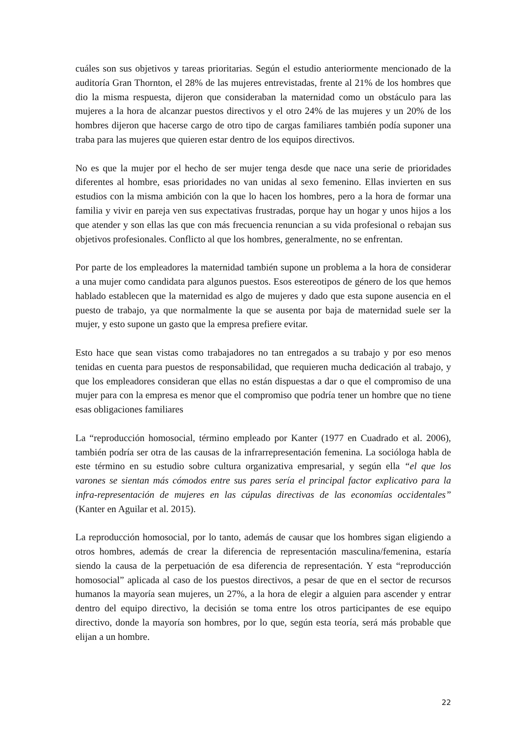cuáles son sus objetivos y tareas prioritarias. Según el estudio anteriormente mencionado de la auditoría Gran Thornton, el 28% de las mujeres entrevistadas, frente al 21% de los hombres que dio la misma respuesta, dijeron que consideraban la maternidad como un obstáculo para las mujeres a la hora de alcanzar puestos directivos y el otro 24% de las mujeres y un 20% de los hombres dijeron que hacerse cargo de otro tipo de cargas familiares también podía suponer una traba para las mujeres que quieren estar dentro de los equipos directivos.
No es que la mujer por el hecho de ser mujer tenga desde que nace una serie de prioridades diferentes al hombre, esas prioridades no van unidas al sexo femenino. Ellas invierten en sus estudios con la misma ambición con la que lo hacen los hombres, pero a la hora de formar una familia y vivir en pareja ven sus expectativas frustradas, porque hay un hogar y unos hijos a los que atender y son ellas las que con más frecuencia renuncian a su vida profesional o rebajan sus objetivos profesionales. Conflicto al que los hombres, generalmente, no se enfrentan.
Por parte de los empleadores la maternidad también supone un problema a la hora de considerar a una mujer como candidata para algunos puestos. Esos estereotipos de género de los que hemos hablado establecen que la maternidad es algo de mujeres y dado que esta supone ausencia en el puesto de trabajo, ya que normalmente la que se ausenta por baja de maternidad suele ser la mujer, y esto supone un gasto que la empresa prefiere evitar.
Esto hace que sean vistas como trabajadores no tan entregados a su trabajo y por eso menos tenidas en cuenta para puestos de responsabilidad, que requieren mucha dedicación al trabajo, y que los empleadores consideran que ellas no están dispuestas a dar o que el compromiso de una mujer para con la empresa es menor que el compromiso que podría tener un hombre que no tiene esas obligaciones familiares
La “reproducción homosocial, término empleado por Kanter (1977 en Cuadrado et al. 2006), también podría ser otra de las causas de la infrarrepresentación femenina. La socióloga habla de este término en su estudio sobre cultura organizativa empresarial, y según ella “el que los varones se sientan más cómodos entre sus pares sería el principal factor explicativo para la infra-representación de mujeres en las cúpulas directivas de las economías occidentales” (Kanter en Aguilar et al. 2015).
La reproducción homosocial, por lo tanto, además de causar que los hombres sigan eligiendo a otros hombres, además de crear la diferencia de representación masculina/femenina, estaría siendo la causa de la perpetuación de esa diferencia de representación. Y esta “reproducción homosocial” aplicada al caso de los puestos directivos, a pesar de que en el sector de recursos humanos la mayoría sean mujeres, un 27%, a la hora de elegir a alguien para ascender y entrar dentro del equipo directivo, la decisión se toma entre los otros participantes de ese equipo directivo, donde la mayoría son hombres, por lo que, según esta teoría, será más probable que elijan a un hombre.
22